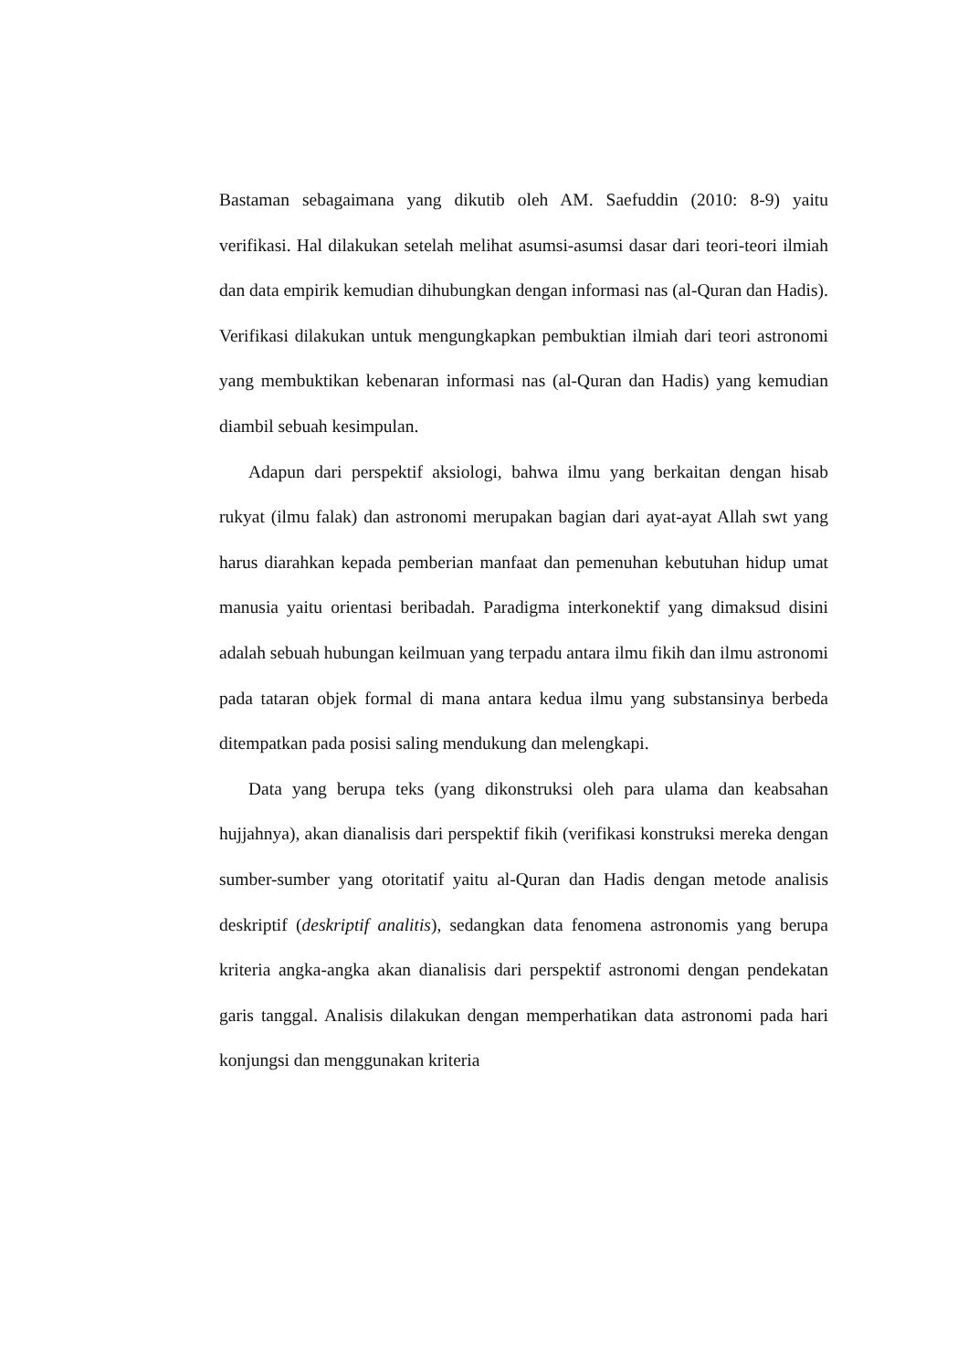Bastaman sebagaimana yang dikutib oleh AM. Saefuddin (2010: 8-9) yaitu verifikasi. Hal dilakukan setelah melihat asumsi-asumsi dasar dari teori-teori ilmiah dan data empirik kemudian dihubungkan dengan informasi nas (al-Quran dan Hadis). Verifikasi dilakukan untuk mengungkapkan pembuktian ilmiah dari teori astronomi yang membuktikan kebenaran informasi nas (al-Quran dan Hadis) yang kemudian diambil sebuah kesimpulan.
Adapun dari perspektif aksiologi, bahwa ilmu yang berkaitan dengan hisab rukyat (ilmu falak) dan astronomi merupakan bagian dari ayat-ayat Allah swt yang harus diarahkan kepada pemberian manfaat dan pemenuhan kebutuhan hidup umat manusia yaitu orientasi beribadah. Paradigma interkonektif yang dimaksud disini adalah sebuah hubungan keilmuan yang terpadu antara ilmu fikih dan ilmu astronomi pada tataran objek formal di mana antara kedua ilmu yang substansinya berbeda ditempatkan pada posisi saling mendukung dan melengkapi.
Data yang berupa teks (yang dikonstruksi oleh para ulama dan keabsahan hujjahnya), akan dianalisis dari perspektif fikih (verifikasi konstruksi mereka dengan sumber-sumber yang otoritatif yaitu al-Quran dan Hadis dengan metode analisis deskriptif (deskriptif analitis), sedangkan data fenomena astronomis yang berupa kriteria angka-angka akan dianalisis dari perspektif astronomi dengan pendekatan garis tanggal. Analisis dilakukan dengan memperhatikan data astronomi pada hari konjungsi dan menggunakan kriteria